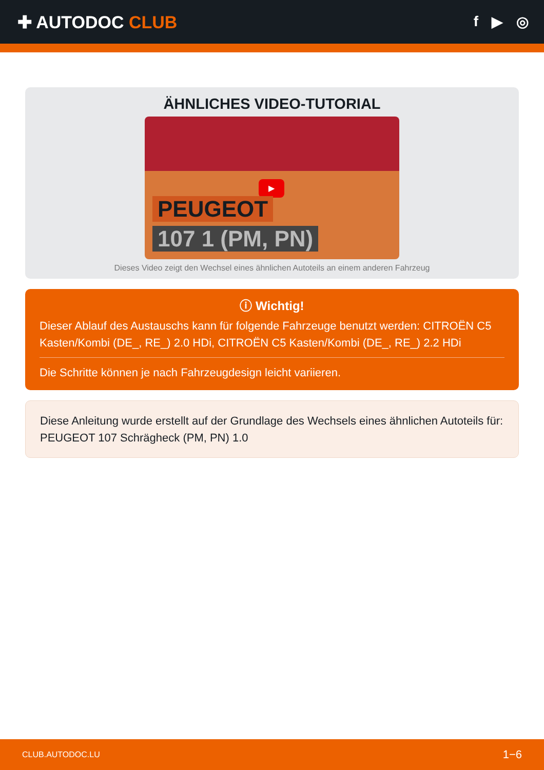✚ AUTODOC CLUB
f ▶ ◎
ÄHNLICHES VIDEO-TUTORIAL
▶
PEUGEOT
107 1 (PM, PN)
Dieses Video zeigt den Wechsel eines ähnlichen Autoteils an einem anderen Fahrzeug
ⓘ Wichtig!
Dieser Ablauf des Austauschs kann für folgende Fahrzeuge benutzt werden: CITROËN C5 Kasten/Kombi (DE_, RE_) 2.0 HDi, CITROËN C5 Kasten/Kombi (DE_, RE_) 2.2 HDi
Die Schritte können je nach Fahrzeugdesign leicht variieren.
Diese Anleitung wurde erstellt auf der Grundlage des Wechsels eines ähnlichen Autoteils für: PEUGEOT 107 Schrägheck (PM, PN) 1.0
CLUB.AUTODOC.LU 1−6